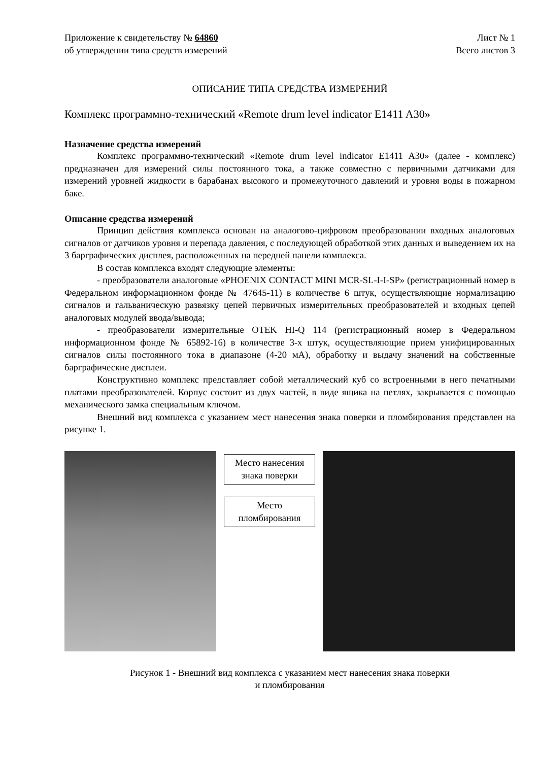Приложение к свидетельству № 64860
об утверждении типа средств измерений
Лист № 1
Всего листов 3
ОПИСАНИЕ ТИПА СРЕДСТВА ИЗМЕРЕНИЙ
Комплекс программно-технический «Remote drum level indicator E1411 A30»
Назначение средства измерений
Комплекс программно-технический «Remote drum level indicator E1411 A30» (далее - комплекс) предназначен для измерений силы постоянного тока, а также совместно с первичными датчиками для измерений уровней жидкости в барабанах высокого и промежуточного давлений и уровня воды в пожарном баке.
Описание средства измерений
Принцип действия комплекса основан на аналогово-цифровом преобразовании входных аналоговых сигналов от датчиков уровня и перепада давления, с последующей обработкой этих данных и выведением их на 3 барграфических дисплея, расположенных на передней панели комплекса.
В состав комплекса входят следующие элементы:
- преобразователи аналоговые «PHOENIX CONTACT MINI MCR-SL-I-I-SP» (регистрационный номер в Федеральном информационном фонде № 47645-11) в количестве 6 штук, осуществляющие нормализацию сигналов и гальваническую развязку цепей первичных измерительных преобразователей и входных цепей аналоговых модулей ввода/вывода;
- преобразователи измерительные OTEK HI-Q 114 (регистрационный номер в Федеральном информационном фонде № 65892-16) в количестве 3-х штук, осуществляющие прием унифицированных сигналов силы постоянного тока в диапазоне (4-20 мА), обработку и выдачу значений на собственные барграфические дисплеи.
Конструктивно комплекс представляет собой металлический куб со встроенными в него печатными платами преобразователей. Корпус состоит из двух частей, в виде ящика на петлях, закрывается с помощью механического замка специальным ключом.
Внешний вид комплекса с указанием мест нанесения знака поверки и пломбирования представлен на рисунке 1.
Место нанесения знака поверки
Место пломбирования
Рисунок 1 - Внешний вид комплекса с указанием мест нанесения знака поверки
и пломбирования